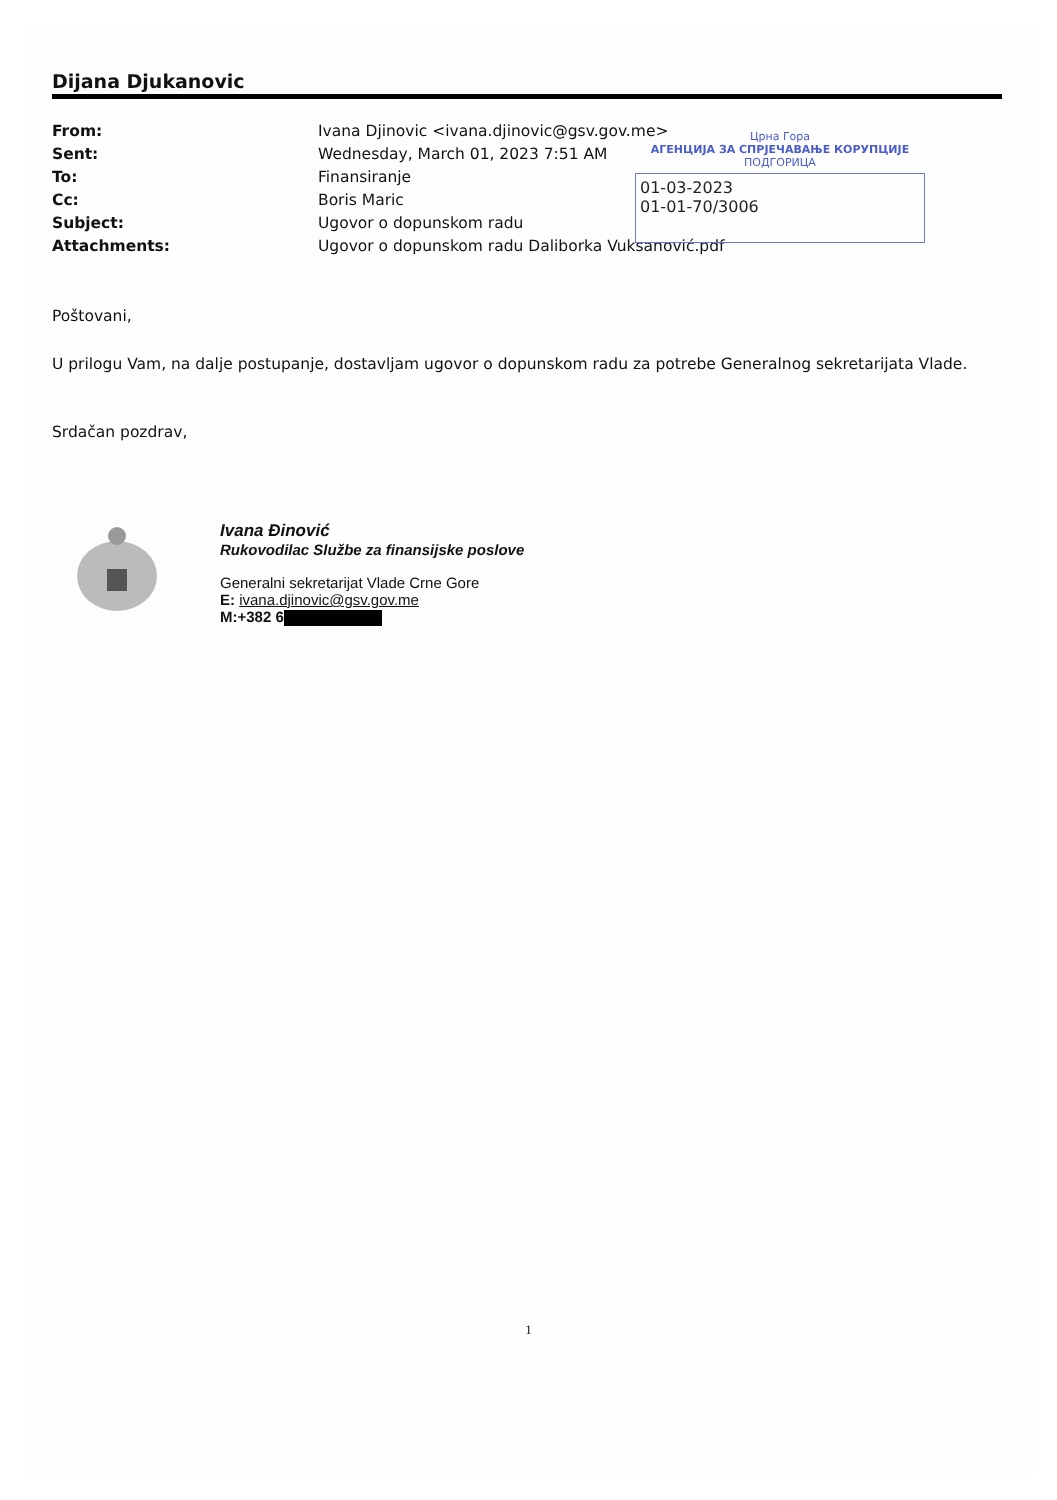Dijana Djukanovic
| From: | Ivana Djinovic <ivana.djinovic@gsv.gov.me> |
| Sent: | Wednesday, March 01, 2023 7:51 AM |
| To: | Finansiranje |
| Cc: | Boris Maric |
| Subject: | Ugovor o dopunskom radu |
| Attachments: | Ugovor o dopunskom radu Daliborka Vuksanović.pdf |
Црна Гора
АГЕНЦИЈА ЗА СПРЈЕЧАВАЊЕ КОРУПЦИЈЕ
ПОДГОРИЦА
01-03-2023
01-01-70/3006
Poštovani,
U prilogu Vam, na dalje postupanje, dostavljam ugovor o dopunskom radu za potrebe Generalnog sekretarijata Vlade.
Srdačan pozdrav,
Ivana Đinović
Rukovodilac Službe za finansijske poslove
Generalni sekretarijat Vlade Crne Gore
E: ivana.djinovic@gsv.gov.me
M:+382 6
1